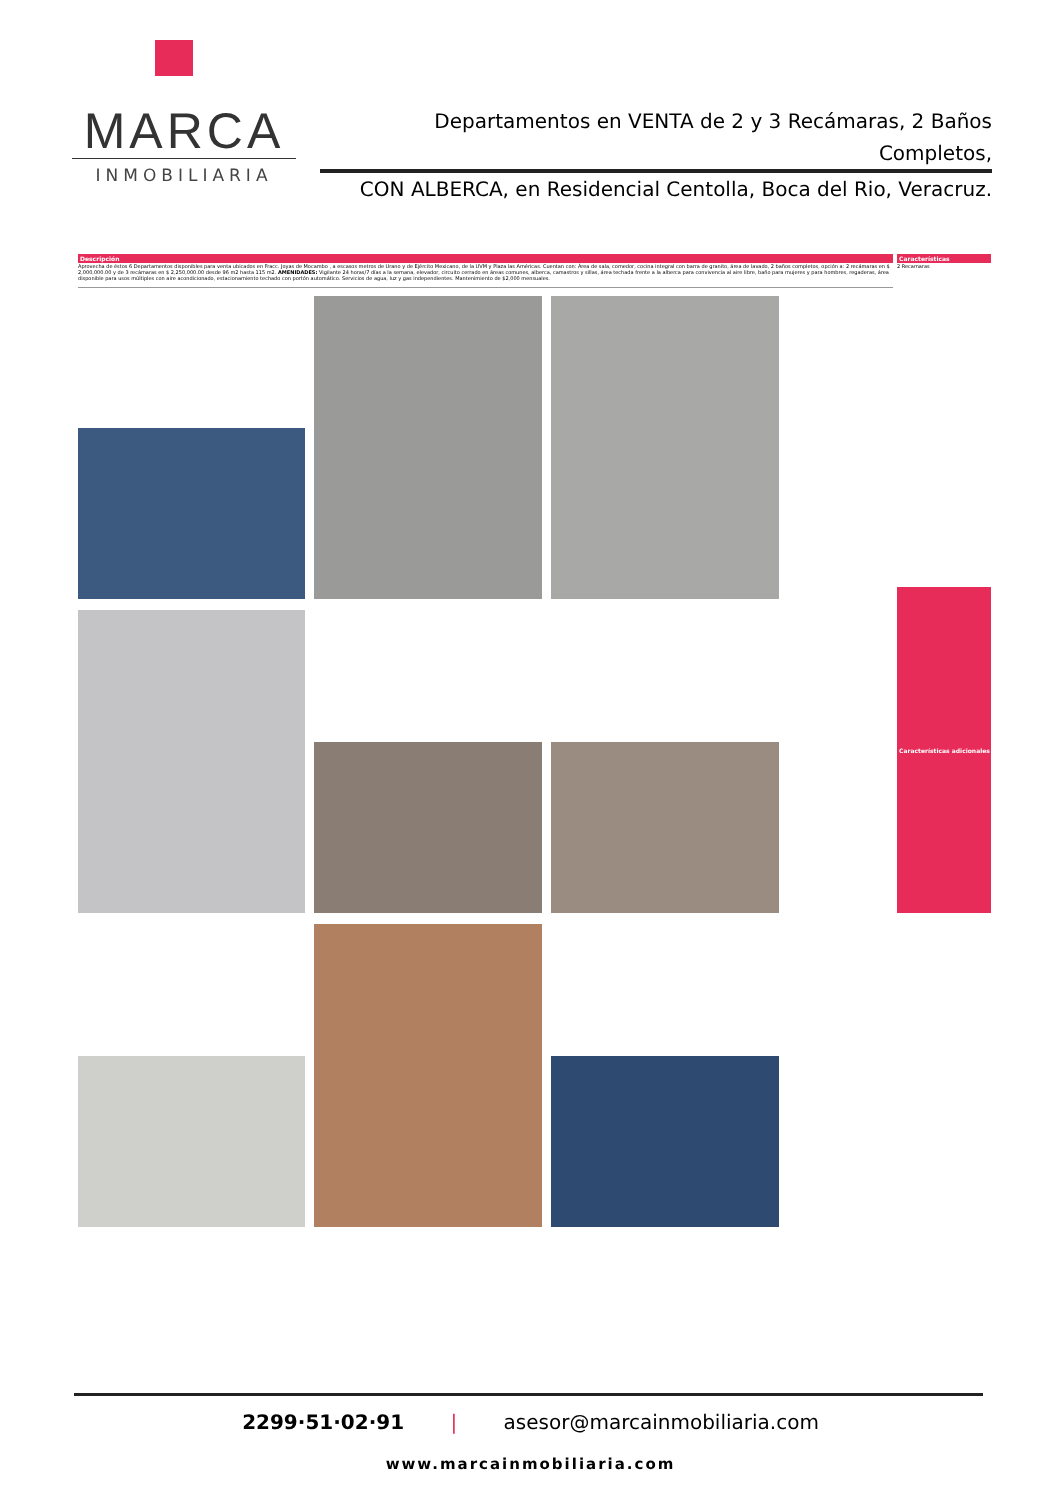MARCA
INMOBILIARIA
Departamentos en VENTA de 2 y 3 Recámaras, 2 Baños Completos,
CON ALBERCA, en Residencial Centolla, Boca del Rio, Veracruz.
Descripción
Aprovecha de éstos 6 Departamentos disponibles para venta ubicados en Fracc. Joyas de Mocambo , a escasos metros de Urano y de Ejército Mexicano, de la UVM y Plaza las Américas. Cuentan con: Área de sala, comedor, cocina integral con barra de granito, área de lavado, 2 baños completos, opción a: 2 recámaras en $ 2,000,000.00 y de 3 recámaras en $ 2,250,000.00 desde 96 m2 hasta 115 m2. AMENIDADES: Vigilante 24 horas/7 días a la semana, elevador, circuito cerrado en áreas comunes, alberca, camastros y sillas, área techada frente a la alberca para convivencia al aire libre, baño para mujeres y para hombres, regaderas, área disponible para usos múltiples con aire acondicionado, estacionamiento techado con portón automático. Servicios de agua, luz y gas independientes. Mantenimiento de $2,000 mensuales.
Características
2 Recamaras
Características adicionales
2299·51·02·91 | asesor@marcainmobiliaria.com
www.marcainmobiliaria.com